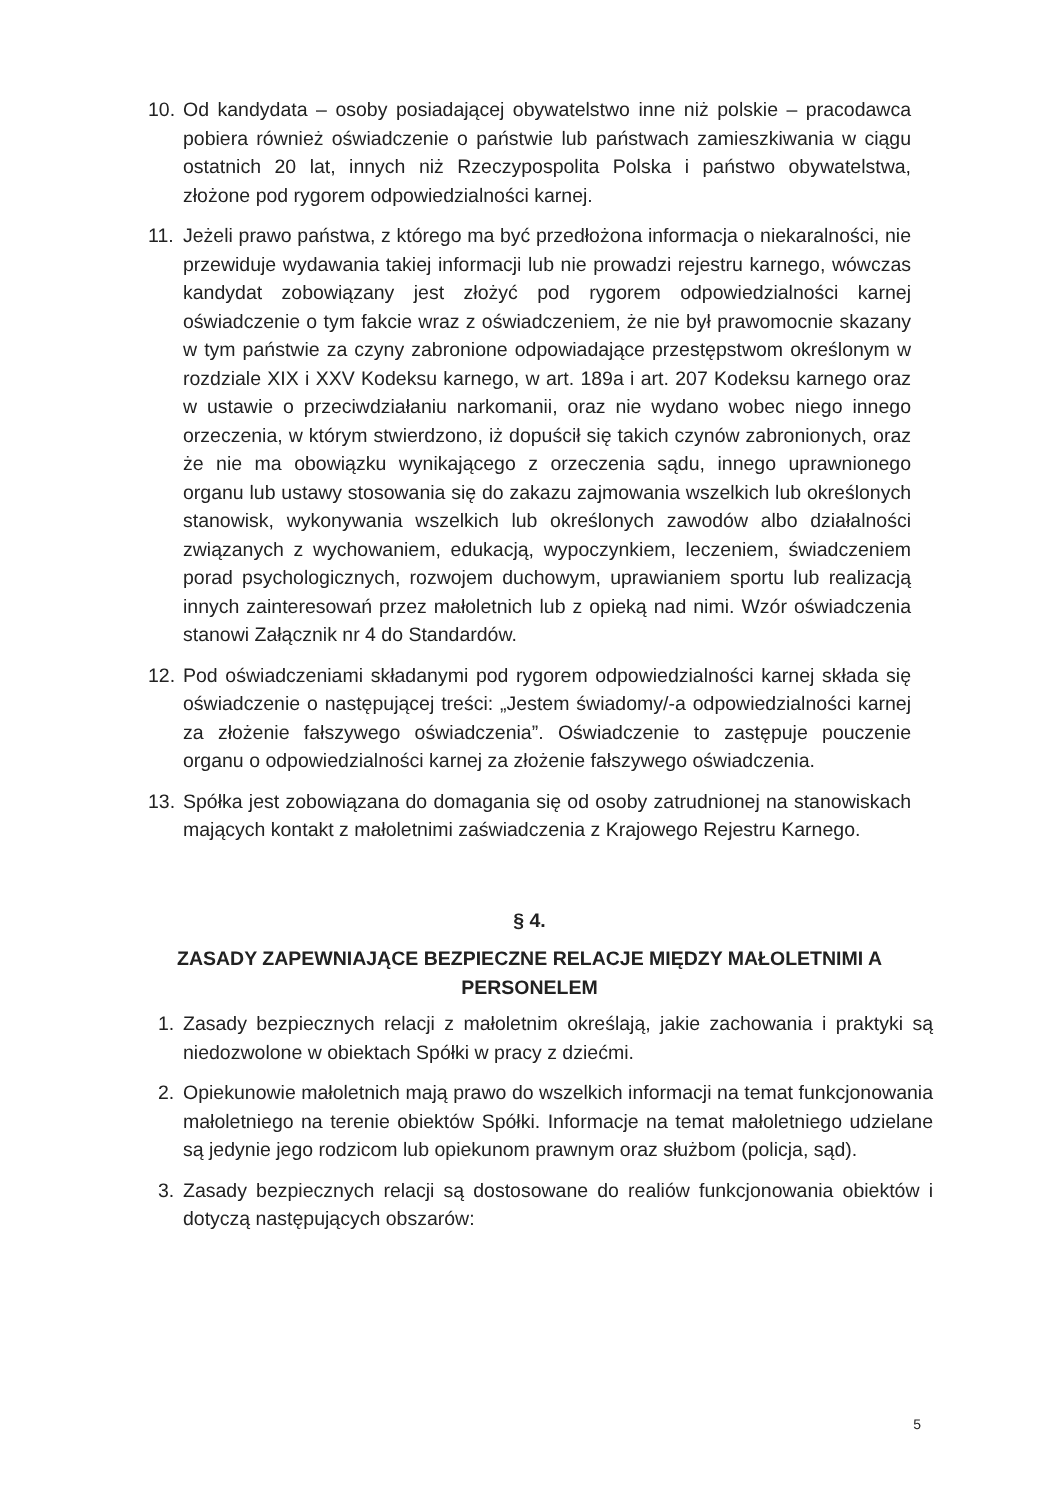10.
Od kandydata – osoby posiadającej obywatelstwo inne niż polskie – pracodawca pobiera również oświadczenie o państwie lub państwach zamieszkiwania w ciągu ostatnich 20 lat, innych niż Rzeczypospolita Polska i państwo obywatelstwa, złożone pod rygorem odpowiedzialności karnej.
11.
Jeżeli prawo państwa, z którego ma być przedłożona informacja o niekaralności, nie przewiduje wydawania takiej informacji lub nie prowadzi rejestru karnego, wówczas kandydat zobowiązany jest złożyć pod rygorem odpowiedzialności karnej oświadczenie o tym fakcie wraz z oświadczeniem, że nie był prawomocnie skazany w tym państwie za czyny zabronione odpowiadające przestępstwom określonym w rozdziale XIX i XXV Kodeksu karnego, w art. 189a i art. 207 Kodeksu karnego oraz w ustawie o przeciwdziałaniu narkomanii, oraz nie wydano wobec niego innego orzeczenia, w którym stwierdzono, iż dopuścił się takich czynów zabronionych, oraz że nie ma obowiązku wynikającego z orzeczenia sądu, innego uprawnionego organu lub ustawy stosowania się do zakazu zajmowania wszelkich lub określonych stanowisk, wykonywania wszelkich lub określonych zawodów albo działalności związanych z wychowaniem, edukacją, wypoczynkiem, leczeniem, świadczeniem porad psychologicznych, rozwojem duchowym, uprawianiem sportu lub realizacją innych zainteresowań przez małoletnich lub z opieką nad nimi. Wzór oświadczenia stanowi Załącznik nr 4 do Standardów.
12.
Pod oświadczeniami składanymi pod rygorem odpowiedzialności karnej składa się oświadczenie o następującej treści: „Jestem świadomy/-a odpowiedzialności karnej za złożenie fałszywego oświadczenia”. Oświadczenie to zastępuje pouczenie organu o odpowiedzialności karnej za złożenie fałszywego oświadczenia.
13.
Spółka jest zobowiązana do domagania się od osoby zatrudnionej na stanowiskach mających kontakt z małoletnimi zaświadczenia z Krajowego Rejestru Karnego.
§ 4.
ZASADY ZAPEWNIAJĄCE BEZPIECZNE RELACJE MIĘDZY MAŁOLETNIMI A PERSONELEM
1. Zasady bezpiecznych relacji z małoletnim określają, jakie zachowania i praktyki są niedozwolone w obiektach Spółki w pracy z dziećmi.
2. Opiekunowie małoletnich mają prawo do wszelkich informacji na temat funkcjonowania małoletniego na terenie obiektów Spółki. Informacje na temat małoletniego udzielane są jedynie jego rodzicom lub opiekunom prawnym oraz służbom (policja, sąd).
3. Zasady bezpiecznych relacji są dostosowane do realiów funkcjonowania obiektów i dotyczą następujących obszarów:
5